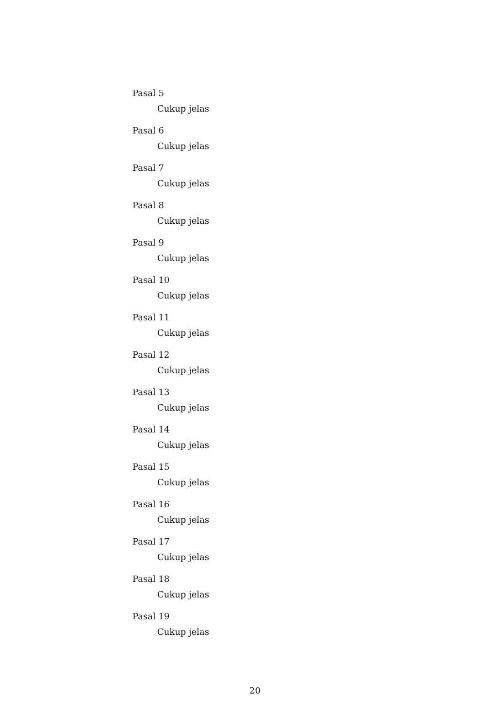Pasal 5
Cukup jelas
Pasal 6
Cukup jelas
Pasal 7
Cukup jelas
Pasal 8
Cukup jelas
Pasal 9
Cukup jelas
Pasal 10
Cukup jelas
Pasal 11
Cukup jelas
Pasal 12
Cukup jelas
Pasal 13
Cukup jelas
Pasal 14
Cukup jelas
Pasal 15
Cukup jelas
Pasal 16
Cukup jelas
Pasal 17
Cukup jelas
Pasal 18
Cukup jelas
Pasal 19
Cukup jelas
20